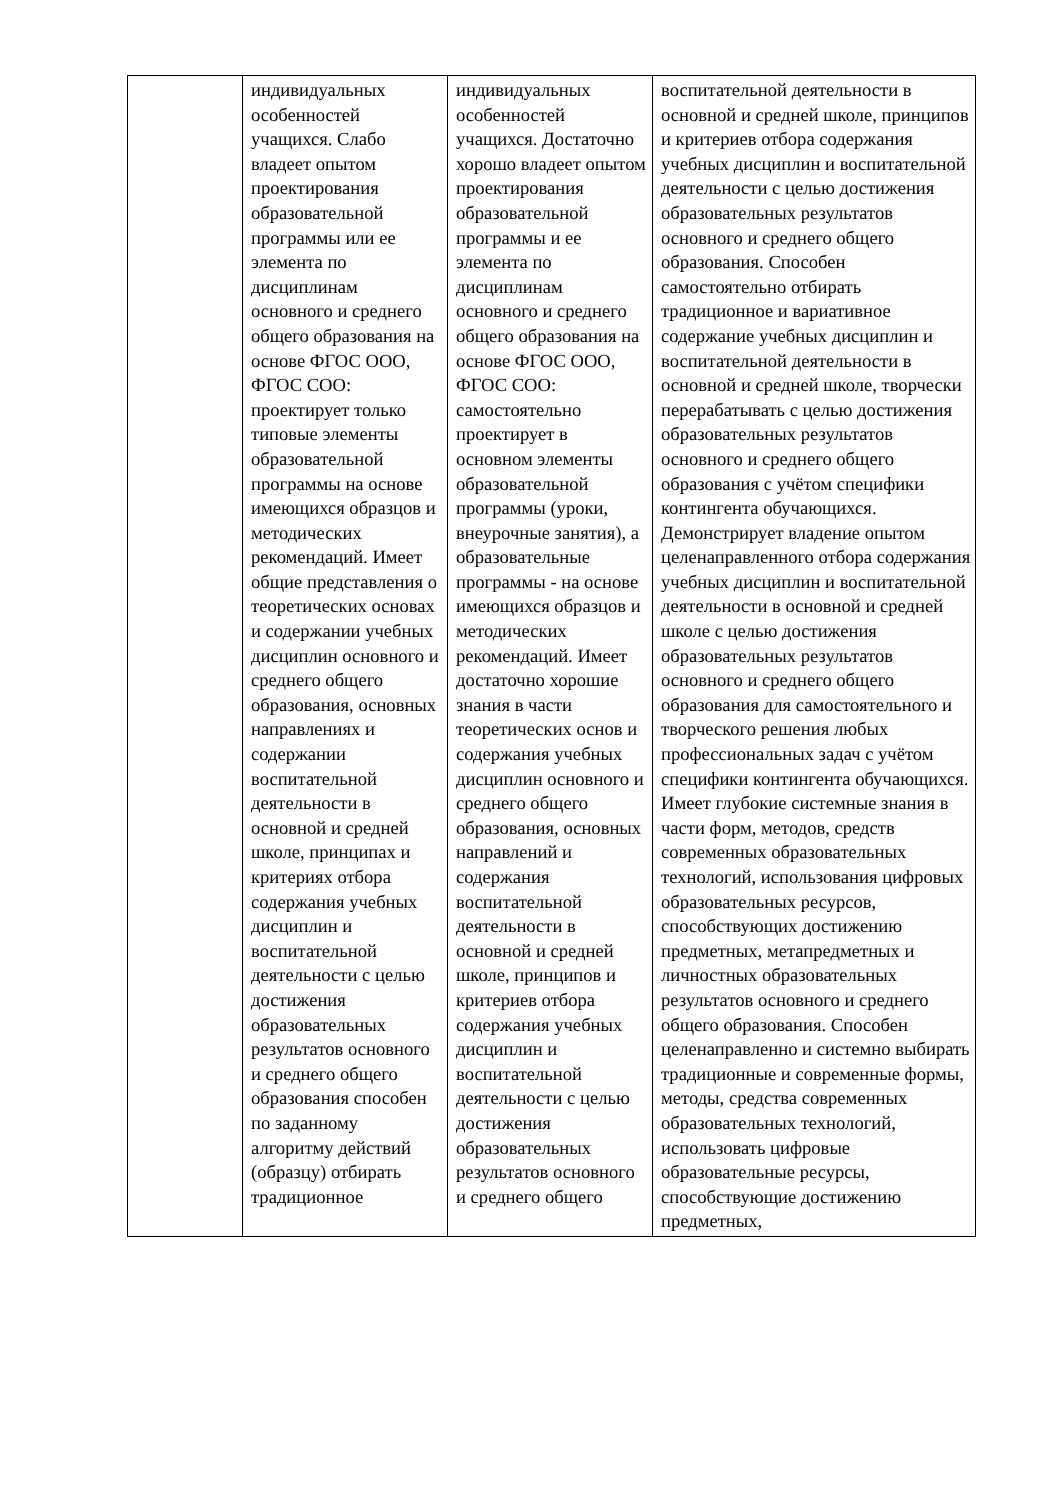| | индивидуальных особенностей учащихся. Слабо владеет опытом проектирования образовательной программы или ее элемента по дисциплинам основного и среднего общего образования на основе ФГОС ООО, ФГОС СОО: проектирует только типовые элементы образовательной программы на основе имеющихся образцов и методических рекомендаций. Имеет общие представления о теоретических основах и содержании учебных дисциплин основного и среднего общего образования, основных направлениях и содержании воспитательной деятельности в основной и средней школе, принципах и критериях отбора содержания учебных дисциплин и воспитательной деятельности с целью достижения образовательных результатов основного и среднего общего образования способен по заданному алгоритму действий (образцу) отбирать традиционное | индивидуальных особенностей учащихся. Достаточно хорошо владеет опытом проектирования образовательной программы и ее элемента по дисциплинам основного и среднего общего образования на основе ФГОС ООО, ФГОС СОО: самостоятельно проектирует в основном элементы образовательной программы (уроки, внеурочные занятия), а образовательные программы - на основе имеющихся образцов и методических рекомендаций. Имеет достаточно хорошие знания в части теоретических основ и содержания учебных дисциплин основного и среднего общего образования, основных направлений и содержания воспитательной деятельности в основной и средней школе, принципов и критериев отбора содержания учебных дисциплин и воспитательной деятельности с целью достижения образовательных результатов основного и среднего общего | воспитательной деятельности в основной и средней школе, принципов и критериев отбора содержания учебных дисциплин и воспитательной деятельности с целью достижения образовательных результатов основного и среднего общего образования. Способен самостоятельно отбирать традиционное и вариативное содержание учебных дисциплин и воспитательной деятельности в основной и средней школе, творчески перерабатывать с целью достижения образовательных результатов основного и среднего общего образования с учётом специфики контингента обучающихся. Демонстрирует владение опытом целенаправленного отбора содержания учебных дисциплин и воспитательной деятельности в основной и средней школе с целью достижения образовательных результатов основного и среднего общего образования для самостоятельного и творческого решения любых профессиональных задач с учётом специфики контингента обучающихся. Имеет глубокие системные знания в части форм, методов, средств современных образовательных технологий, использования цифровых образовательных ресурсов, способствующих достижению предметных, метапредметных и личностных образовательных результатов основного и среднего общего образования. Способен целенаправленно и системно выбирать традиционные и современные формы, методы, средства современных образовательных технологий, использовать цифровые образовательные ресурсы, способствующие достижению предметных, |